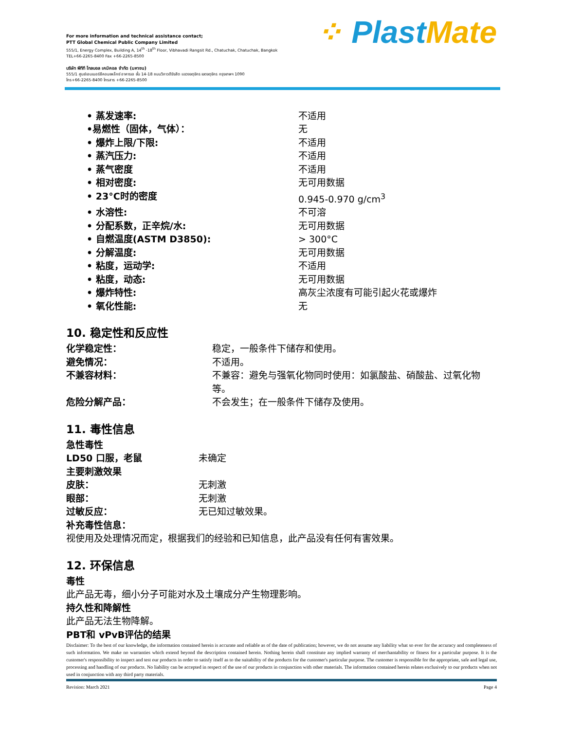For more information and technical assistance contact;
PTT Global Chemical Public Company Limited
555/1, Energy Complex, Building A, 14<sup>th</sup> -18<sup>th</sup> Floor, Vibhavadi Rangsit Rd., Chatuchak, Chatuchak, Bangkok
TEL+66-2265-8400 Fax +66-2265-8500
บริษัท พีทีที โกลบอล เคมิคอล จำกัด (มหาชน)
555/1 ศูนย์เอนเนอร์ยีคอมเพล็กซ์ อาคารเอ ชั้น 14-18 ถนนวิภาวดีรังสิต แขวงจตุจักร เขตจตุจักร กรุงเทพฯ 1090
โทร+66-2265-8400 โทรสาร +66-2265-8500
⁘ Plast Mate
• 蒸发速率: 不适用
•易燃性（固体，气体）： 无
• 爆炸上限/下限: 不适用
• 蒸汽压力: 不适用
• 蒸气密度 不适用
• 相对密度: 无可用数据
• 23°C时的密度 0.945-0.970 g/cm<sup>3</sup>
• 水溶性: 不可溶
• 分配系数，正辛烷/水: 无可用数据
• 自燃温度(ASTM D3850): > 300°C
• 分解温度: 无可用数据
• 粘度，运动学: 不适用
• 粘度，动态: 无可用数据
• 爆炸特性: 高灰尘浓度有可能引起火花或爆炸
• 氧化性能: 无
10. 稳定性和反应性
化学稳定性： 稳定，一般条件下储存和使用。
避免情况： 不适用。
不兼容材料： 不兼容：避免与强氧化物同时使用：如氯酸盐、硝酸盐、过氧化物等。
危险分解产品： 不会发生；在一般条件下储存及使用。
11. 毒性信息
急性毒性
LD50 口服，老鼠 未确定
主要刺激效果
皮肤： 无刺激
眼部： 无刺激
过敏反应： 无已知过敏效果。
补充毒性信息：
视使用及处理情况而定，根据我们的经验和已知信息，此产品没有任何有害效果。
12. 环保信息
毒性
此产品无毒，细小分子可能对水及土壤成分产生物理影响。
持久性和降解性
此产品无法生物降解。
PBT和 vPvB评估的结果
Disclaimer: To the best of our knowledge, the information contained herein is accurate and reliable as of the date of publication; however, we do not assume any liability what so ever for the accuracy and completeness of such information. We make no warranties which extend beyond the description contained herein. Nothing herein shall constitute any implied warranty of merchantability or fitness for a particular purpose. It is the customer's responsibility to inspect and test our products in order to satisfy itself as to the suitability of the products for the customer's particular purpose. The customer is responsible for the appropriate, safe and legal use, processing and handling of our products. No liability can be accepted in respect of the use of our products in conjunction with other materials. The information contained herein relates exclusively to our products when not used in conjunction with any third party materials.
Revision: March 2021 Page 4